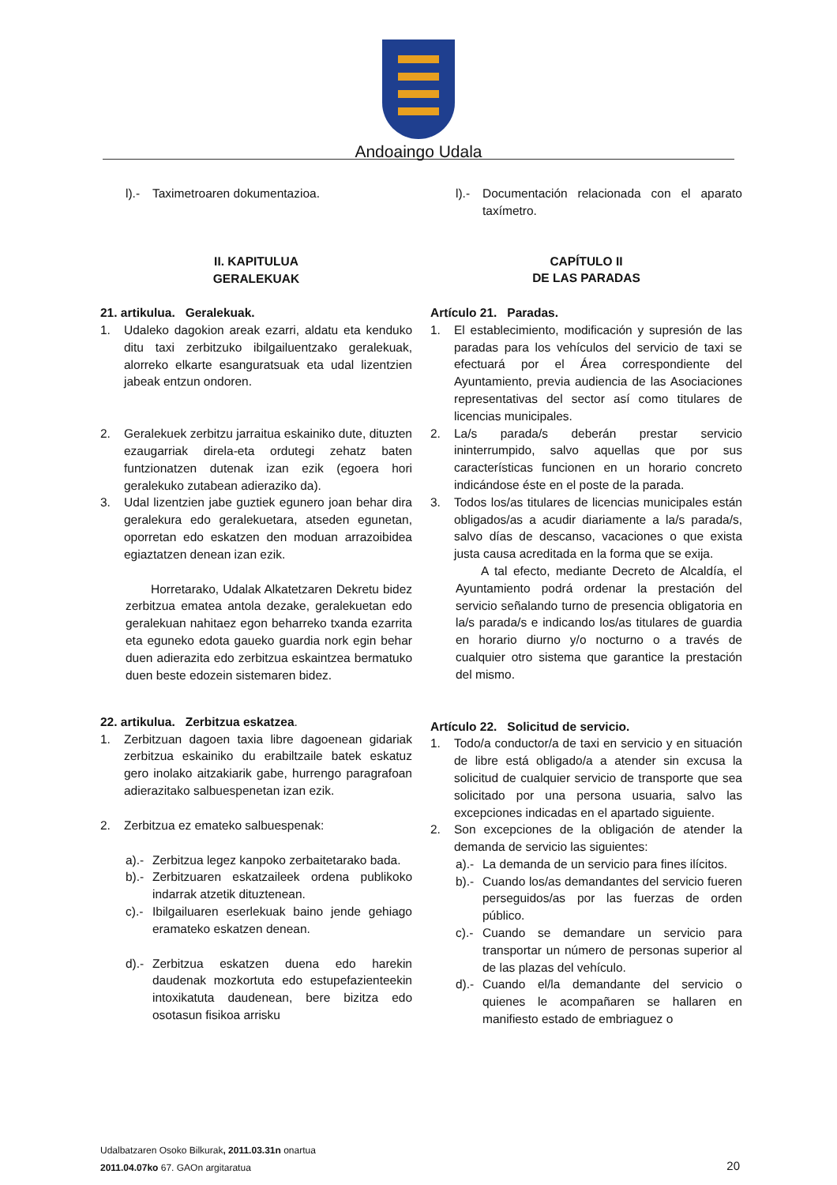Andoaingo Udala
l).- Taximetroaren dokumentazioa.
II. KAPITULUA
GERALEKUAK
21. artikulua. Geralekuak.
1. Udaleko dagokion areak ezarri, aldatu eta kenduko ditu taxi zerbitzuko ibilgailuentzako geralekuak, alorreko elkarte esanguratsuak eta udal lizentzien jabeak entzun ondoren.
2. Geralekuek zerbitzu jarraitua eskainiko dute, dituzten ezaugarriak direla-eta ordutegi zehatz baten funtzionatzen dutenak izan ezik (egoera hori geralekuko zutabean adieraziko da).
3. Udal lizentzien jabe guztiek egunero joan behar dira geralekura edo geralekuetara, atseden egunetan, oporretan edo eskatzen den moduan arrazoibidea egiaztatzen denean izan ezik.
Horretarako, Udalak Alkatetzaren Dekretu bidez zerbitzua ematea antola dezake, geralekuetan edo geralekuan nahitaez egon beharreko txanda ezarrita eta eguneko edota gaueko guardia nork egin behar duen adierazita edo zerbitzua eskaintzea bermatuko duen beste edozein sistemaren bidez.
22. artikulua. Zerbitzua eskatzea.
1. Zerbitzuan dagoen taxia libre dagoenean gidariak zerbitzua eskainiko du erabiltzaile batek eskatuz gero inolako aitzakiarik gabe, hurrengo paragrafoan adierazitako salbuespenetan izan ezik.
2. Zerbitzua ez emateko salbuespenak:
a).- Zerbitzua legez kanpoko zerbaitetarako bada.
b).- Zerbitzuaren eskatzaileek ordena publikoko indarrak atzetik dituztenean.
c).- Ibilgailuaren eserlekuak baino jende gehiago eramateko eskatzen denean.
d).- Zerbitzua eskatzen duena edo harekin daudenak mozkortuta edo estupefazienteekin intoxikatuta daudenean, bere bizitza edo osotasun fisikoa arrisku
l).- Documentación relacionada con el aparato taxímetro.
CAPÍTULO II
DE LAS PARADAS
Artículo 21. Paradas.
1. El establecimiento, modificación y supresión de las paradas para los vehículos del servicio de taxi se efectuará por el Área correspondiente del Ayuntamiento, previa audiencia de las Asociaciones representativas del sector así como titulares de licencias municipales.
2. La/s parada/s deberán prestar servicio ininterrumpido, salvo aquellas que por sus características funcionen en un horario concreto indicándose éste en el poste de la parada.
3. Todos los/as titulares de licencias municipales están obligados/as a acudir diariamente a la/s parada/s, salvo días de descanso, vacaciones o que exista justa causa acreditada en la forma que se exija.
A tal efecto, mediante Decreto de Alcaldía, el Ayuntamiento podrá ordenar la prestación del servicio señalando turno de presencia obligatoria en la/s parada/s e indicando los/as titulares de guardia en horario diurno y/o nocturno o a través de cualquier otro sistema que garantice la prestación del mismo.
Artículo 22. Solicitud de servicio.
1. Todo/a conductor/a de taxi en servicio y en situación de libre está obligado/a a atender sin excusa la solicitud de cualquier servicio de transporte que sea solicitado por una persona usuaria, salvo las excepciones indicadas en el apartado siguiente.
2. Son excepciones de la obligación de atender la demanda de servicio las siguientes:
a).- La demanda de un servicio para fines ilícitos.
b).- Cuando los/as demandantes del servicio fueren perseguidos/as por las fuerzas de orden público.
c).- Cuando se demandare un servicio para transportar un número de personas superior al de las plazas del vehículo.
d).- Cuando el/la demandante del servicio o quienes le acompañaren se hallaren en manifiesto estado de embriaguez o
Udalbatzaren Osoko Bilkurak, 2011.03.31n onartua
2011.04.07ko 67. GAOn argitaratua
20